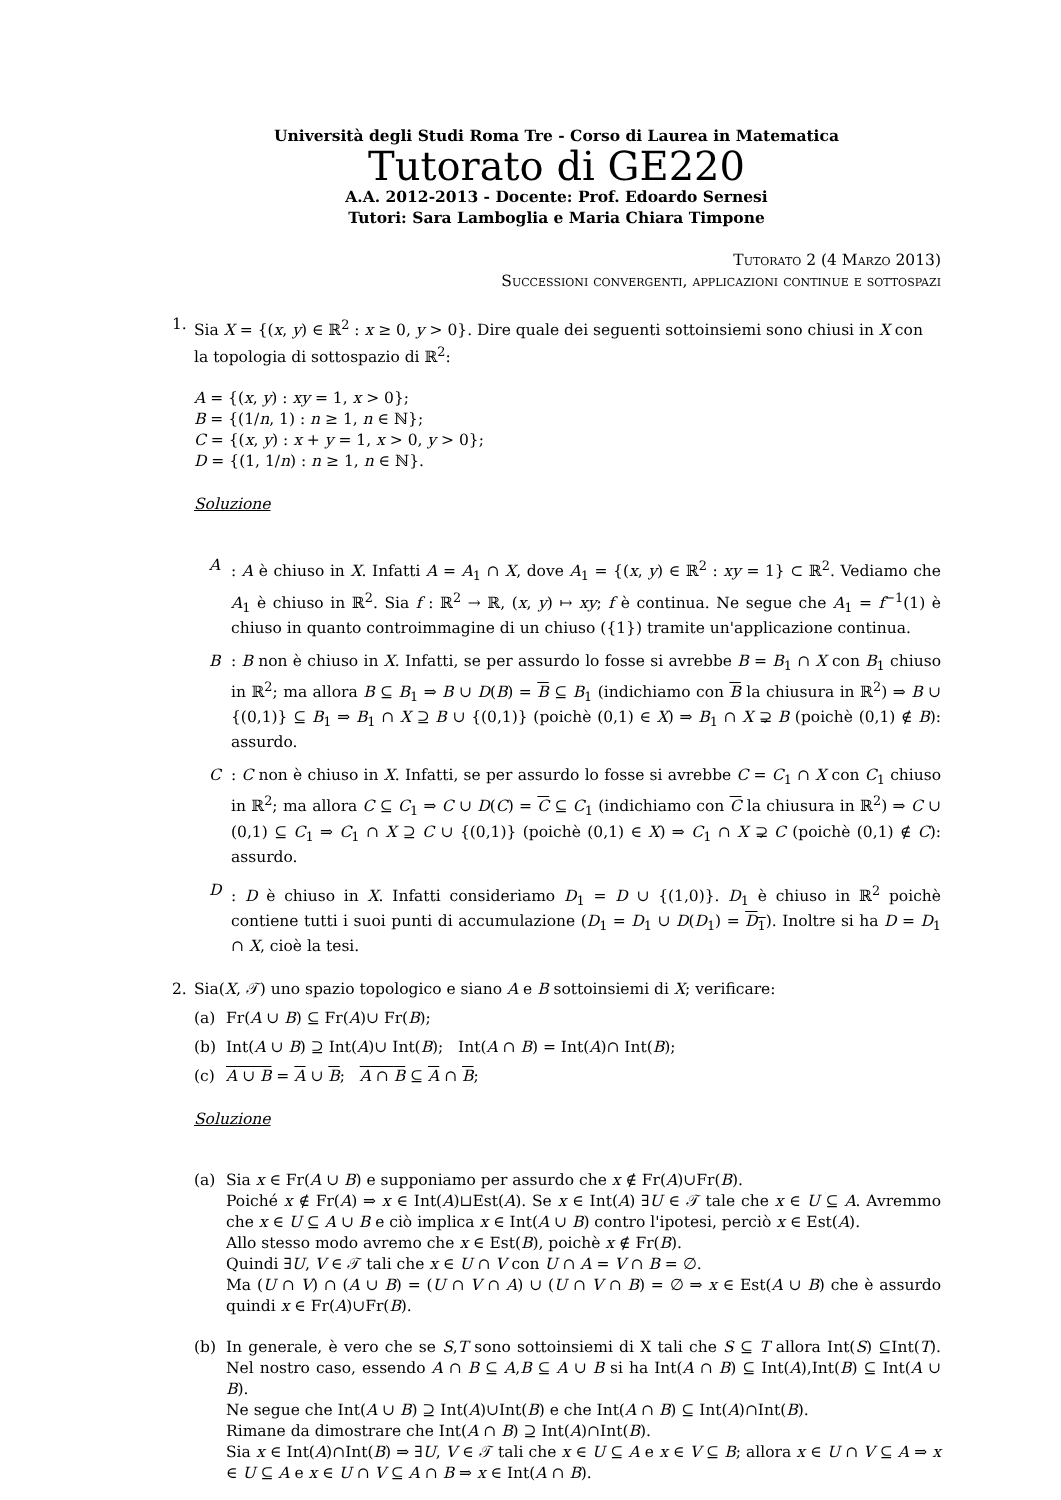Università degli Studi Roma Tre - Corso di Laurea in Matematica
Tutorato di GE220
A.A. 2012-2013 - Docente: Prof. Edoardo Sernesi
Tutori: Sara Lamboglia e Maria Chiara Timpone
Tutorato 2 (4 Marzo 2013)
Successioni convergenti, applicazioni continue e sottospazi
1. Sia X = {(x, y) ∈ ℝ<sup>2</sup> : x ≥ 0, y > 0}. Dire quale dei seguenti sottoinsiemi sono chiusi in X con la topologia di sottospazio di ℝ<sup>2</sup>:
A = {(x, y) : xy = 1, x > 0};
B = {(1/n, 1) : n ≥ 1, n ∈ ℕ};
C = {(x, y) : x + y = 1, x > 0, y > 0};
D = {(1, 1/n) : n ≥ 1, n ∈ ℕ}.
Soluzione
A : A è chiuso in X. Infatti A = A<sub>1</sub> ∩ X, dove A<sub>1</sub> = {(x, y) ∈ ℝ<sup>2</sup> : xy = 1} ⊂ ℝ<sup>2</sup>. Vediamo che A<sub>1</sub> è chiuso in ℝ<sup>2</sup>. Sia f : ℝ<sup>2</sup> → ℝ, (x, y) ↦ xy; f è continua. Ne segue che A<sub>1</sub> = f<sup>−1</sup>(1) è chiuso in quanto controimmagine di un chiuso ({1}) tramite un'applicazione continua.
B : B non è chiuso in X. Infatti, se per assurdo lo fosse si avrebbe B = B<sub>1</sub> ∩ X con B<sub>1</sub> chiuso in ℝ<sup>2</sup>; ma allora B ⊆ B<sub>1</sub> ⇒ B ∪ D(B) = B ⊆ B<sub>1</sub> (indichiamo con B la chiusura in ℝ<sup>2</sup>) ⇒ B ∪ {(0,1)} ⊆ B<sub>1</sub> ⇒ B<sub>1</sub> ∩ X ⊇ B ∪ {(0,1)} (poichè (0,1) ∈ X) ⇒ B<sub>1</sub> ∩ X ⊋ B (poichè (0,1) ∉ B): assurdo.
C : C non è chiuso in X. Infatti, se per assurdo lo fosse si avrebbe C = C<sub>1</sub> ∩ X con C<sub>1</sub> chiuso in ℝ<sup>2</sup>; ma allora C ⊆ C<sub>1</sub> ⇒ C ∪ D(C) = C ⊆ C<sub>1</sub> (indichiamo con C la chiusura in ℝ<sup>2</sup>) ⇒ C ∪ (0,1) ⊆ C<sub>1</sub> ⇒ C<sub>1</sub> ∩ X ⊇ C ∪ {(0,1)} (poichè (0,1) ∈ X) ⇒ C<sub>1</sub> ∩ X ⊋ C (poichè (0,1) ∉ C): assurdo.
D : D è chiuso in X. Infatti consideriamo D<sub>1</sub> = D ∪ {(1,0)}. D<sub>1</sub> è chiuso in ℝ<sup>2</sup> poichè contiene tutti i suoi punti di accumulazione (D<sub>1</sub> = D<sub>1</sub> ∪ D(D<sub>1</sub>) = D<sub>1</sub>). Inoltre si ha D = D<sub>1</sub> ∩ X, cioè la tesi.
2. Sia(X, 𝒯) uno spazio topologico e siano A e B sottoinsiemi di X; verificare:
(a) Fr(A ∪ B) ⊆ Fr(A)∪ Fr(B);
(b) Int(A ∪ B) ⊇ Int(A)∪ Int(B); Int(A ∩ B) = Int(A)∩ Int(B);
(c) A ∪ B = A ∪ B; A ∩ B ⊆ A ∩ B;
Soluzione
(a) Sia x ∈ Fr(A ∪ B) e supponiamo per assurdo che x ∉ Fr(A)∪Fr(B).
Poiché x ∉ Fr(A) ⇒ x ∈ Int(A)⊔Est(A). Se x ∈ Int(A) ∃U ∈ 𝒯 tale che x ∈ U ⊆ A. Avremmo che x ∈ U ⊆ A ∪ B e ciò implica x ∈ Int(A ∪ B) contro l'ipotesi, perciò x ∈ Est(A).
Allo stesso modo avremo che x ∈ Est(B), poichè x ∉ Fr(B).
Quindi ∃U, V ∈ 𝒯 tali che x ∈ U ∩ V con U ∩ A = V ∩ B = ∅.
Ma (U ∩ V) ∩ (A ∪ B) = (U ∩ V ∩ A) ∪ (U ∩ V ∩ B) = ∅ ⇒ x ∈ Est(A ∪ B) che è assurdo quindi x ∈ Fr(A)∪Fr(B).
(b) In generale, è vero che se S,T sono sottoinsiemi di X tali che S ⊆ T allora Int(S) ⊆Int(T). Nel nostro caso, essendo A ∩ B ⊆ A,B ⊆ A ∪ B si ha Int(A ∩ B) ⊆ Int(A),Int(B) ⊆ Int(A ∪ B).
Ne segue che Int(A ∪ B) ⊇ Int(A)∪Int(B) e che Int(A ∩ B) ⊆ Int(A)∩Int(B).
Rimane da dimostrare che Int(A ∩ B) ⊇ Int(A)∩Int(B).
Sia x ∈ Int(A)∩Int(B) ⇒ ∃U, V ∈ 𝒯 tali che x ∈ U ⊆ A e x ∈ V ⊆ B; allora x ∈ U ∩ V ⊆ A ⇒ x ∈ U ⊆ A e x ∈ U ∩ V ⊆ A ∩ B ⇒ x ∈ Int(A ∩ B).